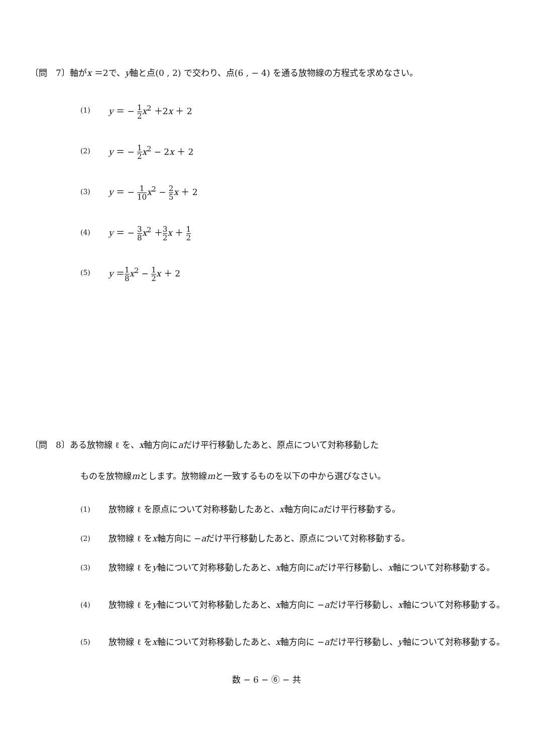〔問　7〕軸がx ＝2で、y軸と点(0 , 2) で交わり、点(6 , − 4) を通る放物線の方程式を求めなさい。
(1) y ＝ − 1 2 x<sup>2</sup> ＋2x ＋ 2
(2) y ＝ − 1 2 x<sup>2</sup> − 2x ＋ 2
(3) y ＝ − 1 10 x<sup>2</sup> − 2 5 x ＋ 2
(4) y ＝ − 3 8 x<sup>2</sup> ＋3 2 x ＋ 1 2
(5) y ＝1 8 x<sup>2</sup> − 1 2 x ＋ 2
〔問　8〕ある放物線 ℓ を、x軸方向にaだけ平行移動したあと、原点について対称移動した
ものを放物線mとします。放物線mと一致するものを以下の中から選びなさい。
(1) 放物線 ℓ を原点について対称移動したあと、x軸方向にaだけ平行移動する。
(2) 放物線 ℓ をx軸方向に −aだけ平行移動したあと、原点について対称移動する。
(3) 放物線 ℓ をy軸について対称移動したあと、x軸方向にaだけ平行移動し、x軸について対称移動する。
(4) 放物線 ℓ をy軸について対称移動したあと、x軸方向に −aだけ平行移動し、x軸について対称移動する。
(5) 放物線 ℓ をx軸について対称移動したあと、x軸方向に −aだけ平行移動し、y軸について対称移動する。
数 − 6 − ⑥ − 共